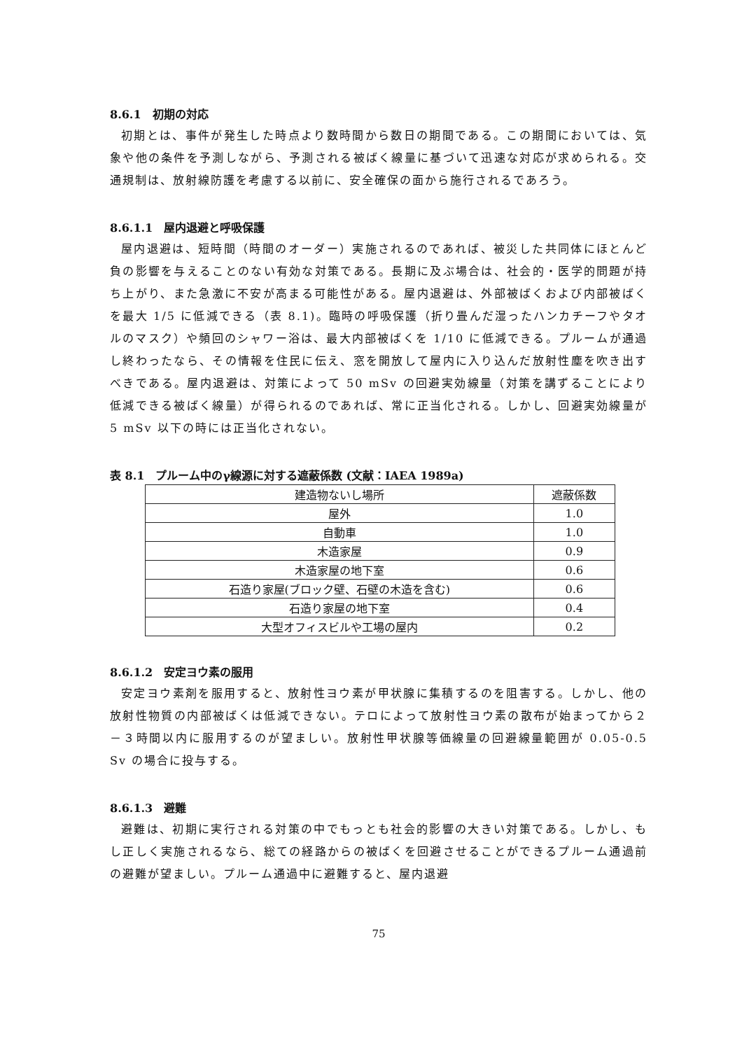8.6.1　初期の対応
初期とは、事件が発生した時点より数時間から数日の期間である。この期間においては、気象や他の条件を予測しながら、予測される被ばく線量に基づいて迅速な対応が求められる。交通規制は、放射線防護を考慮する以前に、安全確保の面から施行されるであろう。
8.6.1.1　屋内退避と呼吸保護
屋内退避は、短時間（時間のオーダー）実施されるのであれば、被災した共同体にほとんど負の影響を与えることのない有効な対策である。長期に及ぶ場合は、社会的・医学的問題が持ち上がり、また急激に不安が高まる可能性がある。屋内退避は、外部被ばくおよび内部被ばくを最大 1/5 に低減できる（表 8.1)。臨時の呼吸保護（折り畳んだ湿ったハンカチーフやタオルのマスク）や頻回のシャワー浴は、最大内部被ばくを 1/10 に低減できる。プルームが通過し終わったなら、その情報を住民に伝え、窓を開放して屋内に入り込んだ放射性塵を吹き出すべきである。屋内退避は、対策によって 50 mSv の回避実効線量（対策を講ずることにより低減できる被ばく線量）が得られるのであれば、常に正当化される。しかし、回避実効線量が 5 mSv 以下の時には正当化されない。
表 8.1　プルーム中のγ線源に対する遮蔽係数 (文献：IAEA 1989a)
| 建造物ないし場所 | 遮蔽係数 |
| --- | --- |
| 屋外 | 1.0 |
| 自動車 | 1.0 |
| 木造家屋 | 0.9 |
| 木造家屋の地下室 | 0.6 |
| 石造り家屋(ブロック壁、石壁の木造を含む) | 0.6 |
| 石造り家屋の地下室 | 0.4 |
| 大型オフィスビルや工場の屋内 | 0.2 |
8.6.1.2　安定ヨウ素の服用
安定ヨウ素剤を服用すると、放射性ヨウ素が甲状腺に集積するのを阻害する。しかし、他の放射性物質の内部被ばくは低減できない。テロによって放射性ヨウ素の散布が始まってから２－３時間以内に服用するのが望ましい。放射性甲状腺等価線量の回避線量範囲が 0.05-0.5 Sv の場合に投与する。
8.6.1.3　避難
避難は、初期に実行される対策の中でもっとも社会的影響の大きい対策である。しかし、もし正しく実施されるなら、総ての経路からの被ばくを回避させることができるプルーム通過前の避難が望ましい。プルーム通過中に避難すると、屋内退避
75